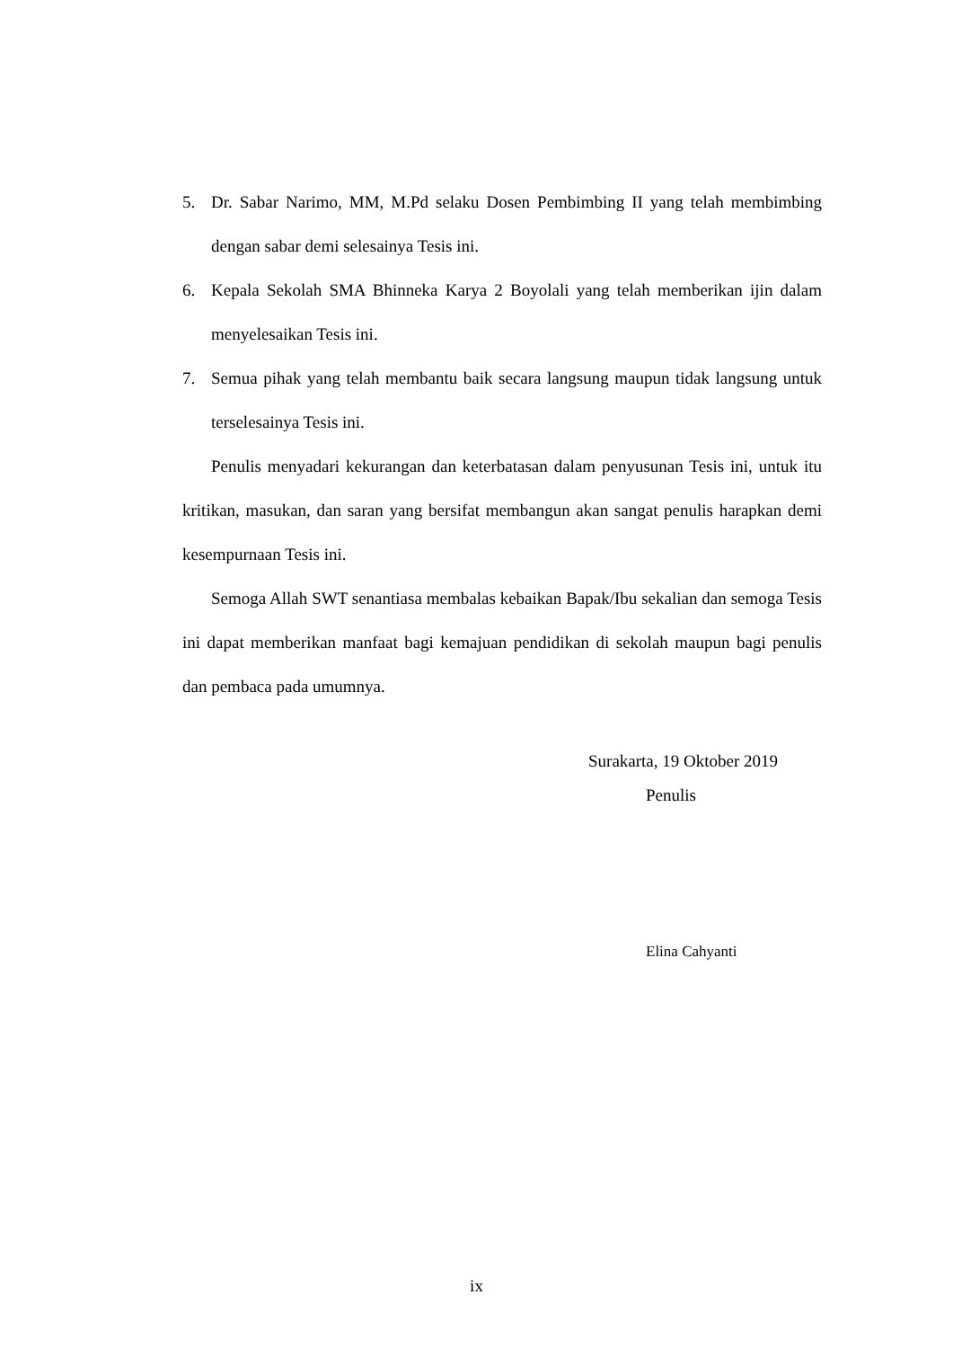5. Dr. Sabar Narimo, MM, M.Pd selaku Dosen Pembimbing II yang telah membimbing dengan sabar demi selesainya Tesis ini.
6. Kepala Sekolah SMA Bhinneka Karya 2 Boyolali yang telah memberikan ijin dalam menyelesaikan Tesis ini.
7. Semua pihak yang telah membantu baik secara langsung maupun tidak langsung untuk terselesainya Tesis ini.
Penulis menyadari kekurangan dan keterbatasan dalam penyusunan Tesis ini, untuk itu kritikan, masukan, dan saran yang bersifat membangun akan sangat penulis harapkan demi kesempurnaan Tesis ini.
Semoga Allah SWT senantiasa membalas kebaikan Bapak/Ibu sekalian dan semoga Tesis ini dapat memberikan manfaat bagi kemajuan pendidikan di sekolah maupun bagi penulis dan pembaca pada umumnya.
Surakarta, 19 Oktober 2019
Penulis
Elina Cahyanti
ix